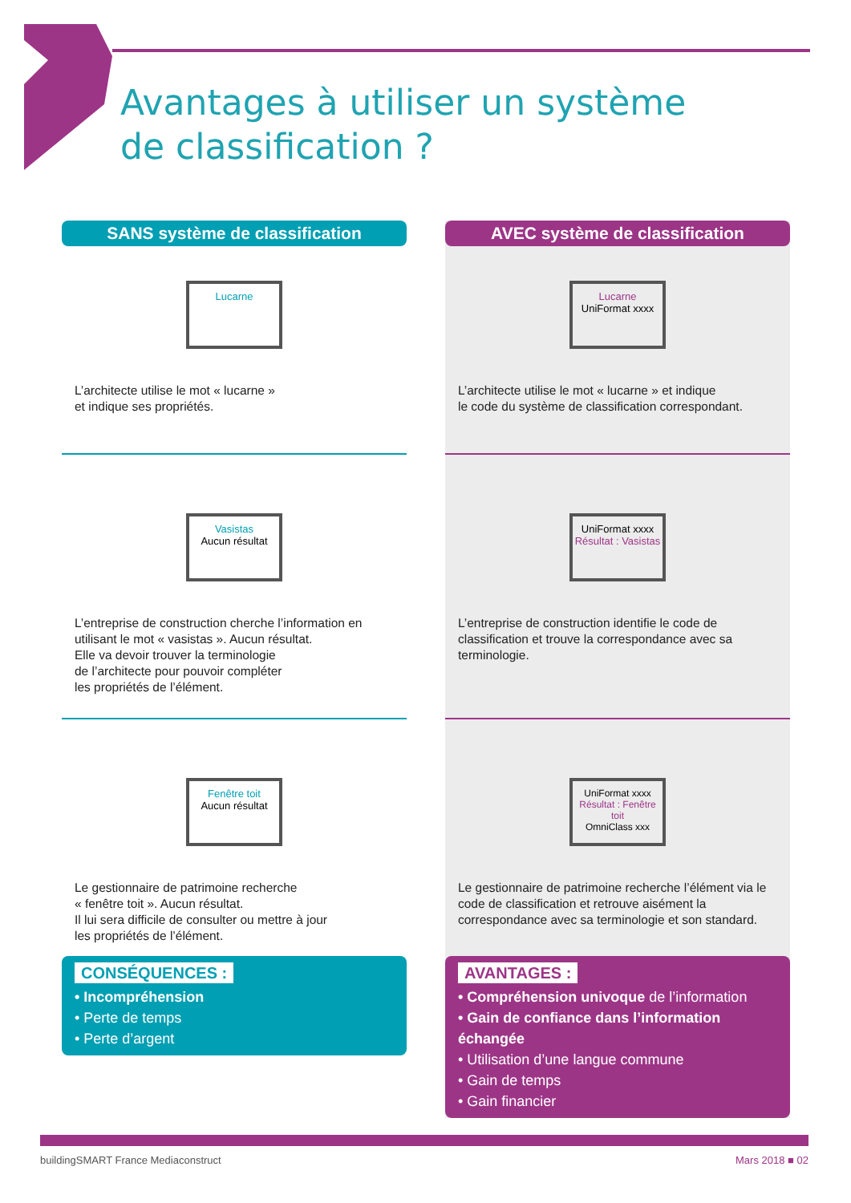Avantages à utiliser un système
de classification ?
SANS système de classification
Lucarne
L’architecte utilise le mot « lucarne »
et indique ses propriétés.
Vasistas
Aucun résultat
L’entreprise de construction cherche l’information en utilisant le mot « vasistas ». Aucun résultat.
Elle va devoir trouver la terminologie
de l’architecte pour pouvoir compléter
les propriétés de l’élément.
Fenêtre toit
Aucun résultat
Le gestionnaire de patrimoine recherche
« fenêtre toit ». Aucun résultat.
Il lui sera difficile de consulter ou mettre à jour
les propriétés de l’élément.
CONSÉQUENCES :
• Incompréhension
• Perte de temps
• Perte d’argent
AVEC système de classification
Lucarne
UniFormat xxxx
L’architecte utilise le mot « lucarne » et indique
le code du système de classification correspondant.
UniFormat xxxx
Résultat : Vasistas
L’entreprise de construction identifie le code de classification et trouve la correspondance avec sa terminologie.
UniFormat xxxx
Résultat : Fenêtre toit
OmniClass xxx
Le gestionnaire de patrimoine recherche l’élément via le code de classification et retrouve aisément la correspondance avec sa terminologie et son standard.
AVANTAGES :
• Compréhension univoque de l’information
• Gain de confiance dans l’information échangée
• Utilisation d’une langue commune
• Gain de temps
• Gain financier
buildingSMART France Mediaconstruct Mars 2018 ■ 02